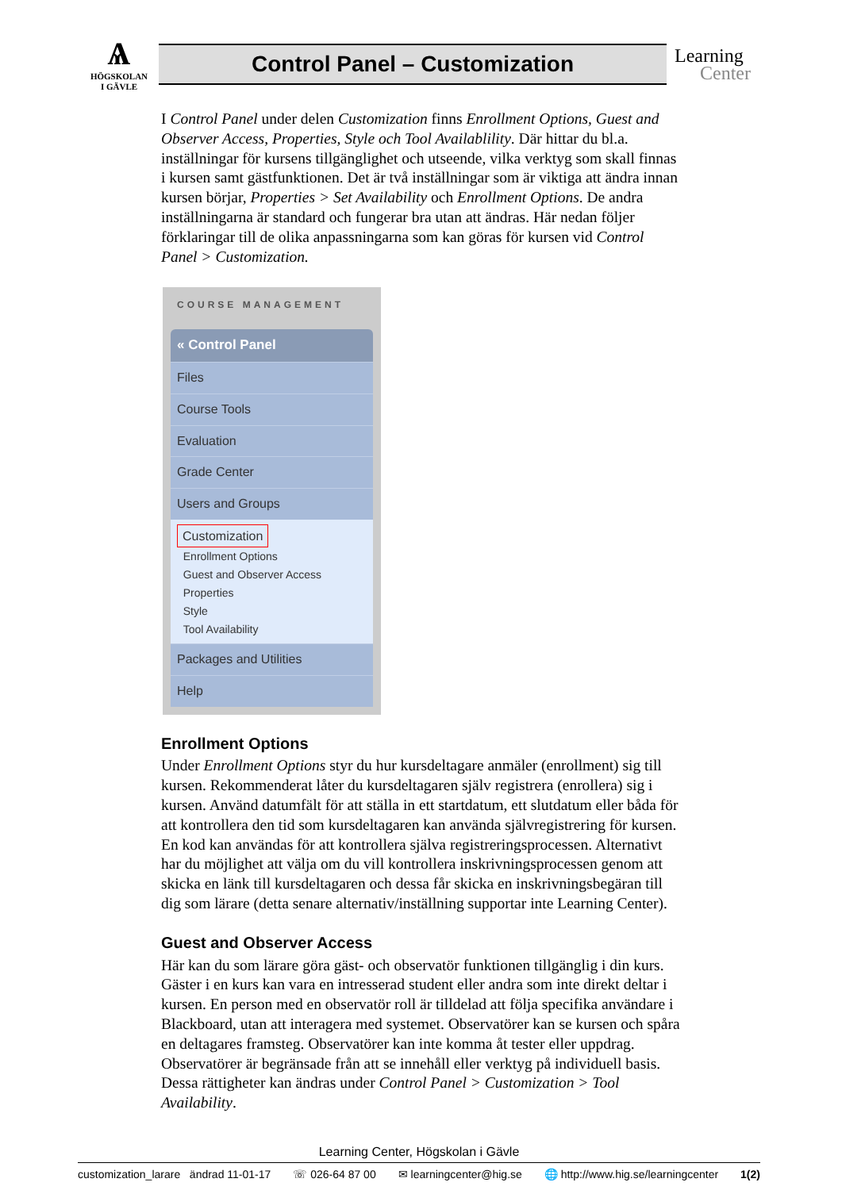Ѧ
HÖGSKOLAN
I GÄVLE
Control Panel – Customization
Learning
Center
I Control Panel under delen Customization finns Enrollment Options, Guest and Observer Access, Properties, Style och Tool Availablility. Där hittar du bl.a. inställningar för kursens tillgänglighet och utseende, vilka verktyg som skall finnas i kursen samt gästfunktionen. Det är två inställningar som är viktiga att ändra innan kursen börjar, Properties > Set Availability och Enrollment Options. De andra inställningarna är standard och fungerar bra utan att ändras. Här nedan följer förklaringar till de olika anpassningarna som kan göras för kursen vid Control Panel > Customization.
COURSE MANAGEMENT
« Control Panel
Files
Course Tools
Evaluation
Grade Center
Users and Groups
Customization
Enrollment Options
Guest and Observer Access
Properties
Style
Tool Availability
Packages and Utilities
Help
Enrollment Options
Under Enrollment Options styr du hur kursdeltagare anmäler (enrollment) sig till kursen. Rekommenderat låter du kursdeltagaren själv registrera (enrollera) sig i kursen. Använd datumfält för att ställa in ett startdatum, ett slutdatum eller båda för att kontrollera den tid som kursdeltagaren kan använda självregistrering för kursen. En kod kan användas för att kontrollera själva registreringsprocessen. Alternativt har du möjlighet att välja om du vill kontrollera inskrivningsprocessen genom att skicka en länk till kursdeltagaren och dessa får skicka en inskrivningsbegäran till dig som lärare (detta senare alternativ/inställning supportar inte Learning Center).
Guest and Observer Access
Här kan du som lärare göra gäst- och observatör funktionen tillgänglig i din kurs. Gäster i en kurs kan vara en intresserad student eller andra som inte direkt deltar i kursen. En person med en observatör roll är tilldelad att följa specifika användare i Blackboard, utan att interagera med systemet. Observatörer kan se kursen och spåra en deltagares framsteg. Observatörer kan inte komma åt tester eller uppdrag. Observatörer är begränsade från att se innehåll eller verktyg på individuell basis. Dessa rättigheter kan ändras under Control Panel > Customization > Tool Availability.
Learning Center, Högskolan i Gävle
customization_larare ändrad 11-01-17 ☏ 026-64 87 00 ✉ learningcenter@hig.se 🌐 http://www.hig.se/learningcenter 1(2)